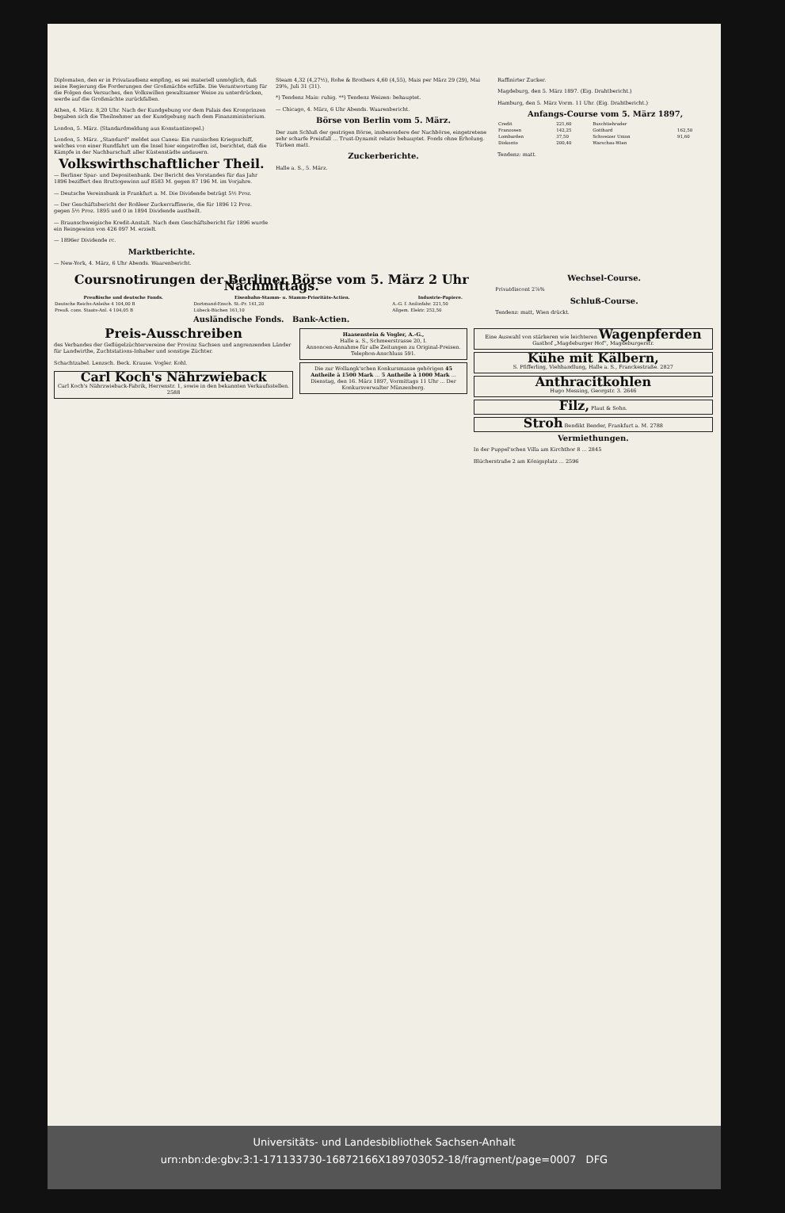Diplomaten, den er in Privataudienz empfing, es sei materiell unmöglich, daß seine Regierung die Forderungen der Großmächte erfülle. Die Verantwortung für die Folgen des Versuches, den Volkswillen gewaltsamer Weise zu unterdrücken, werde auf die Großmächte zurückfallen.
Athen, 4. März. 8,20 Uhr. Nach der Kundgebung vor dem Palais des Kronprinzen begaben sich die Theilnehmer an der Kundgebung nach dem Finanzministerium.
London, 5. März. (Standardmeldung aus Konstantinopel.)
London, 5. März. „Standard“ meldet aus Canea: Ein russisches Kriegsschiff, welches von einer Rundfahrt um die Insel hier eingetroffen ist, berichtet, daß die Kämpfe in der Nachbarschaft aller Küstenstädte andauern.
Volkswirthschaftlicher Theil.
— Berliner Spar- und Depositenbank. Der Bericht des Vorstandes für das Jahr 1896 beziffert den Bruttogewinn auf 8583 M. gegen 87 196 M. im Vorjahre.
— Deutsche Vereinsbank in Frankfurt a. M. Die Dividende beträgt 5½ Proz.
— Der Geschäftsbericht der Roßleer Zuckerraffinerie, die für 1896 12 Proz. gegen 5½ Proz. 1895 und 0 in 1894 Dividende austheilt.
— Braunschweigische Kredit-Anstalt. Nach dem Geschäftsbericht für 1896 wurde ein Reingewinn von 426 097 M. erzielt.
— 1896er Dividende rc.
Marktberichte.
— New-York, 4. März, 6 Uhr Abends. Waarenbericht.
Steam 4,32 (4,27½), Rohe & Brothers 4,60 (4,55), Mais per März 29 (29), Mai 29⅜, Juli 31 (31).
*) Tendenz Mais: ruhig. **) Tendenz Weizen: behauptet.
— Chicago, 4. März, 6 Uhr Abends. Waarenbericht.
Börse von Berlin vom 5. März.
Der zum Schluß der gestrigen Börse, insbesondere der Nachbörse, eingetretene sehr scharfe Preisfall ... Trust-Dynamit relativ behauptet. Fonds ohne Erholung. Türken matt.
Zuckerberichte.
Halle a. S., 5. März.
Raffinirter Zucker.
Magdeburg, den 5. März 1897. (Eig. Drahtbericht.)
Hamburg, den 5. März Vorm. 11 Uhr. (Eig. Drahtbericht.)
Anfangs-Course vom 5. März 1897,
| Credit | 221,60 | Buschtiehrader | |
| Franzosen | 142,25 | Gotthard | 162,50 |
| Lombarden | 37,50 | Schweizer Union | 91,60 |
| Diskonto | 200,40 | Warschau-Wien | |
Tendenz: matt.
Coursnotirungen der Berliner Börse vom 5. März 2 Uhr Nachmittags.
| Preußische und deutsche Fonds. | Eisenbahn-Stamm- u. Stamm-Prioritäts-Actien. | Industrie-Papiere. |
| --- | --- | --- |
| Deutsche Reichs-Anleihe 4 104,00 B | Dortmund-Ensch. St.-Pr. 161,20 | A.-G. f. Anilinfabr. 221,50 |
| Preuß. cons. Staats-Anl. 4 104,05 B | Lübeck-Büchen 161,10 | Allgem. Elektr. 252,50 |
Ausländische Fonds. Bank-Actien.
Wechsel-Course.
Privatdiscont 2⅞%
Schluß-Course.
Tendenz: matt, Wien drückt.
Preis-Ausschreiben
des Verbandes der Geflügelzüchtervereine der Provinz Sachsen und angrenzenden Länder für Landwirthe, Zuchtstations-Inhaber und sonstige Züchter.
Schachtzabel. Lenzsch. Beck. Krause. Vogler. Kohl.
Carl Koch's Nährzwieback
Carl Koch's Nährzwieback-Fabrik, Herrenstr. 1, sowie in den bekannten Verkaufsstellen. 2588
Haasenstein & Vogler, A.-G.,
Halle a. S., Schmeerstrasse 20, I.
Annoncen-Annahme für alle Zeitungen zu Original-Preisen.
Telephon-Anschluss 591.
Die zur Wollangk'schen Konkursmasse gehörigen 45 Antheile à 1500 Mark ... 5 Antheile à 1000 Mark ... Dienstag, den 16. März 1897, Vormittags 11 Uhr ... Der Konkursverwalter Münzenberg.
Eine Auswahl von stärkeren wie leichteren Wagenpferden Gasthof „Magdeburger Hof“, Magdeburgerstr.
Kühe mit Kälbern,
S. Pfifferling, Viehhandlung, Halle a. S., Franckestraße. 2827
Anthracitkohlen
Hugo Messing, Georgstr. 3. 2646
Filz, Plaut & Sohn.
Stroh Bendikt Bender, Frankfurt a. M. 2788
Vermiethungen.
In der Puppel'schen Villa am Kirchthor 8 ... 2845
Blücherstraße 2 am Königsplatz ... 2596
Universitäts- und Landesbibliothek Sachsen-Anhalt
urn:nbn:de:gbv:3:1-171133730-16872166X189703052-18/fragment/page=0007 DFG